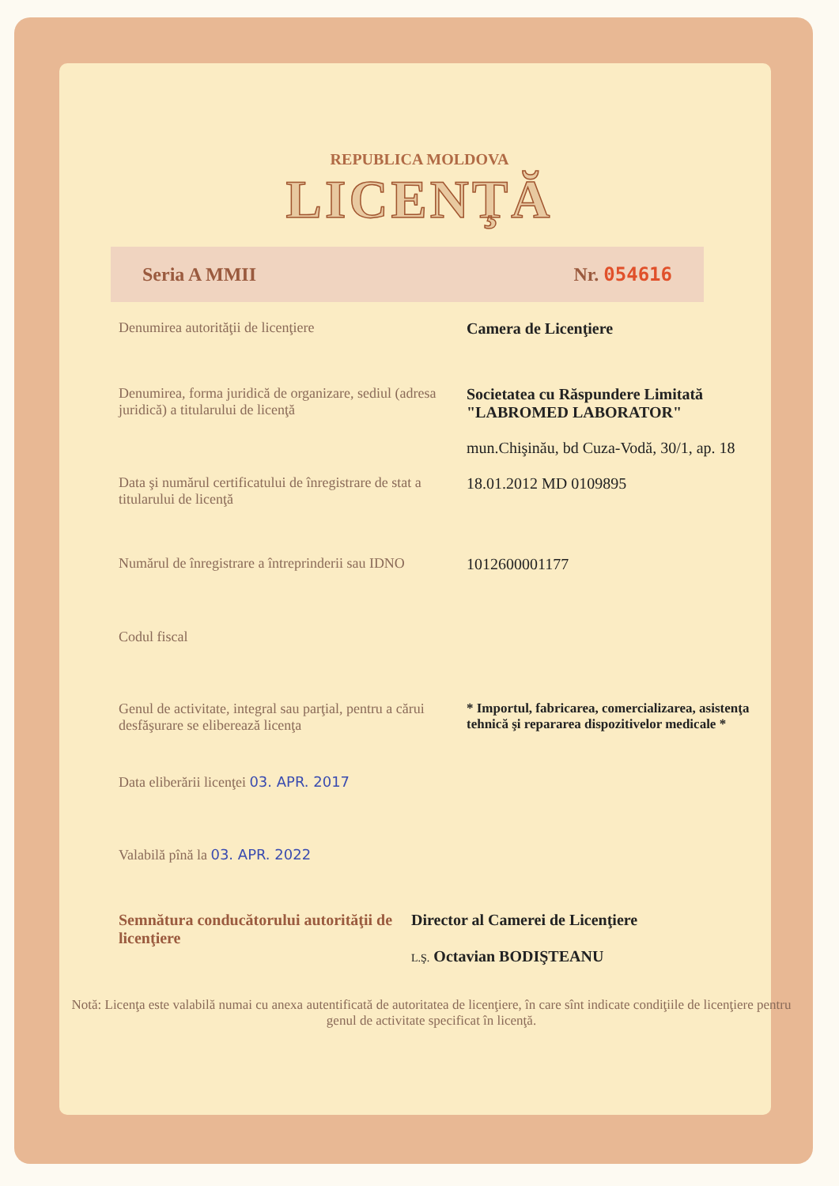REPUBLICA MOLDOVA
LICENŢĂ
Seria A MMII Nr. 054616
Denumirea autorităţii de licenţiere Camera de Licenţiere
Denumirea, forma juridică de organizare, sediul (adresa juridică) a titularului de licenţă
Societatea cu Răspundere Limitată "LABROMED LABORATOR"
mun.Chişinău, bd Cuza-Vodă, 30/1, ap. 18
Data şi numărul certificatului de înregistrare de stat a titularului de licenţă
18.01.2012 MD 0109895
Numărul de înregistrare a întreprinderii sau IDNO
1012600001177
Codul fiscal
Genul de activitate, integral sau parţial, pentru a cărui desfăşurare se eliberează licenţa
* Importul, fabricarea, comercializarea, asistenţa tehnică şi repararea dispozitivelor medicale *
Data eliberării licenţei 03. APR. 2017
Valabilă pînă la 03. APR. 2022
Semnătura conducătorului autorităţii de licenţiere
Director al Camerei de Licenţiere
L.Ş. Octavian BODIŞTEANU
Notă: Licenţa este valabilă numai cu anexa autentificată de autoritatea de licenţiere, în care sînt indicate condiţiile de licenţiere pentru genul de activitate specificat în licenţă.